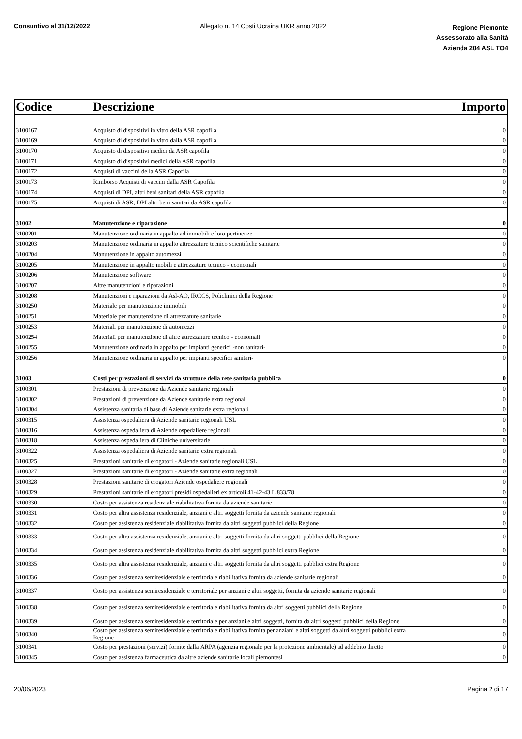Consuntivo al 31/12/2022 Allegato n. 14 Costi Ucraina UKR anno 2022
Regione Piemonte
Assessorato alla Sanità
Azienda 204 ASL TO4
| Codice | Descrizione | Importo |
| --- | --- | --- |
| 3100167 | Acquisto di dispositivi in vitro della ASR capofila | 0 |
| 3100169 | Acquisto di dispositivi in vitro dalla ASR capofila | 0 |
| 3100170 | Acquisto di dispositivi medici da ASR capofila | 0 |
| 3100171 | Acquisto di dispositivi medici della ASR capofila | 0 |
| 3100172 | Acquisti di vaccini della ASR Capofila | 0 |
| 3100173 | Rimborso Acquisti di vaccini dalla ASR Capofila | 0 |
| 3100174 | Acquisti di DPI, altri beni sanitari della ASR capofila | 0 |
| 3100175 | Acquisti di ASR, DPI altri beni sanitari da ASR capofila | 0 |
| 31002 | Manutenzione e riparazione | 0 |
| 3100201 | Manutenzione ordinaria in appalto ad immobili e loro pertinenze | 0 |
| 3100203 | Manutenzione ordinaria in appalto attrezzature tecnico scientifiche sanitarie | 0 |
| 3100204 | Manutenzione in appalto automezzi | 0 |
| 3100205 | Manutenzione in appalto mobili e attrezzature tecnico - economali | 0 |
| 3100206 | Manutenzione software | 0 |
| 3100207 | Altre manutenzioni e riparazioni | 0 |
| 3100208 | Manutenzioni e riparazioni da Asl-AO, IRCCS, Policlinici della Regione | 0 |
| 3100250 | Materiale per manutenzione immobili | 0 |
| 3100251 | Materiale per manutenzione di attrezzature sanitarie | 0 |
| 3100253 | Materiali per manutenzione di automezzi | 0 |
| 3100254 | Materiali per manutenzione di altre attrezzature tecnico - economali | 0 |
| 3100255 | Manutenzione ordinaria in appalto per impianti generici -non sanitari- | 0 |
| 3100256 | Manutenzione ordinaria in appalto per impianti specifici sanitari- | 0 |
| 31003 | Costi per prestazioni di servizi da strutture della rete sanitaria pubblica | 0 |
| 3100301 | Prestazioni di prevenzione da Aziende sanitarie regionali | 0 |
| 3100302 | Prestazioni di prevenzione da Aziende sanitarie extra regionali | 0 |
| 3100304 | Assistenza sanitaria di base di Aziende sanitarie extra regionali | 0 |
| 3100315 | Assistenza ospedaliera di Aziende sanitarie regionali USL | 0 |
| 3100316 | Assistenza ospedaliera di Aziende ospedaliere regionali | 0 |
| 3100318 | Assistenza ospedaliera di Cliniche universitarie | 0 |
| 3100322 | Assistenza ospedaliera di Aziende sanitarie extra regionali | 0 |
| 3100325 | Prestazioni sanitarie di erogatori - Aziende sanitarie regionali USL | 0 |
| 3100327 | Prestazioni sanitarie di erogatori - Aziende sanitarie extra regionali | 0 |
| 3100328 | Prestazioni sanitarie di erogatori Aziende ospedaliere regionali | 0 |
| 3100329 | Prestazioni sanitarie di erogatori presidi ospedalieri ex articoli 41-42-43 L.833/78 | 0 |
| 3100330 | Costo per assistenza residenziale riabilitativa fornita da aziende sanitarie | 0 |
| 3100331 | Costo per altra assistenza residenziale, anziani e altri soggetti fornita da aziende sanitarie regionali | 0 |
| 3100332 | Costo per assistenza residenziale riabilitativa fornita da altri soggetti pubblici della Regione | 0 |
| 3100333 | Costo per altra assistenza residenziale, anziani e altri soggetti fornita da altri soggetti pubblici della Regione | 0 |
| 3100334 | Costo per assistenza residenziale riabilitativa fornita da altri soggetti pubblici extra Regione | 0 |
| 3100335 | Costo per altra assistenza residenziale, anziani e altri soggetti fornita da altri soggetti pubblici extra Regione | 0 |
| 3100336 | Costo per assistenza semiresidenziale e territoriale riabilitativa fornita da aziende sanitarie regionali | 0 |
| 3100337 | Costo per assistenza semiresidenziale e territoriale per anziani e altri soggetti, fornita da aziende sanitarie regionali | 0 |
| 3100338 | Costo per assistenza semiresidenziale e territoriale riabilitativa fornita da altri soggetti pubblici della Regione | 0 |
| 3100339 | Costo per assistenza semiresidenziale e territoriale per anziani e altri soggetti, fornita da altri soggetti pubblici della Regione | 0 |
| 3100340 | Costo per assistenza semiresidenziale e territoriale riabilitativa fornita per anziani e altri soggetti da altri soggetti pubblici extra Regione | 0 |
| 3100341 | Costo per prestazioni (servizi) fornite dalla ARPA (agenzia regionale per la protezione ambientale) ad addebito diretto | 0 |
| 3100345 | Costo per assistenza farmaceutica da altre aziende sanitarie locali piemontesi | 0 |
20/06/2023 Pagina 2 di 17